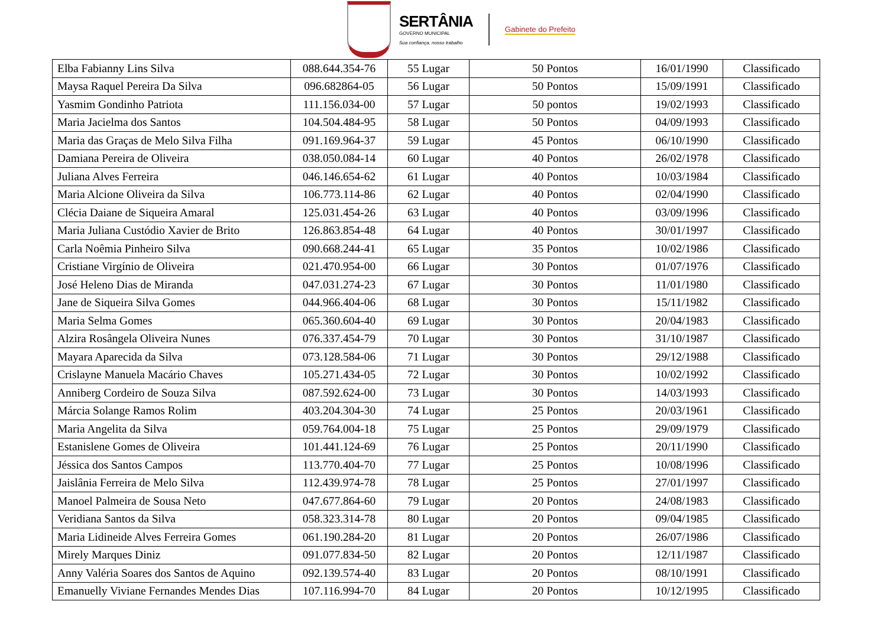SERTÂNIA
GOVERNO MUNICIPAL
Sua confiança, nosso trabalho
Gabinete do Prefeito
| Elba Fabianny Lins Silva | 088.644.354-76 | 55 Lugar | 50 Pontos | 16/01/1990 | Classificado |
| Maysa Raquel Pereira Da Silva | 096.682864-05 | 56 Lugar | 50 Pontos | 15/09/1991 | Classificado |
| Yasmim Gondinho Patriota | 111.156.034-00 | 57 Lugar | 50 pontos | 19/02/1993 | Classificado |
| Maria Jacielma dos Santos | 104.504.484-95 | 58 Lugar | 50 Pontos | 04/09/1993 | Classificado |
| Maria das Graças de Melo Silva Filha | 091.169.964-37 | 59 Lugar | 45 Pontos | 06/10/1990 | Classificado |
| Damiana Pereira de Oliveira | 038.050.084-14 | 60 Lugar | 40 Pontos | 26/02/1978 | Classificado |
| Juliana Alves Ferreira | 046.146.654-62 | 61 Lugar | 40 Pontos | 10/03/1984 | Classificado |
| Maria Alcione Oliveira da Silva | 106.773.114-86 | 62 Lugar | 40 Pontos | 02/04/1990 | Classificado |
| Clécia Daiane de Siqueira Amaral | 125.031.454-26 | 63 Lugar | 40 Pontos | 03/09/1996 | Classificado |
| Maria Juliana Custódio Xavier de Brito | 126.863.854-48 | 64 Lugar | 40 Pontos | 30/01/1997 | Classificado |
| Carla Noêmia Pinheiro Silva | 090.668.244-41 | 65 Lugar | 35 Pontos | 10/02/1986 | Classificado |
| Cristiane Virgínio de Oliveira | 021.470.954-00 | 66 Lugar | 30 Pontos | 01/07/1976 | Classificado |
| José Heleno Dias de Miranda | 047.031.274-23 | 67 Lugar | 30 Pontos | 11/01/1980 | Classificado |
| Jane de Siqueira Silva Gomes | 044.966.404-06 | 68 Lugar | 30 Pontos | 15/11/1982 | Classificado |
| Maria Selma Gomes | 065.360.604-40 | 69 Lugar | 30 Pontos | 20/04/1983 | Classificado |
| Alzira Rosângela Oliveira Nunes | 076.337.454-79 | 70 Lugar | 30 Pontos | 31/10/1987 | Classificado |
| Mayara Aparecida da Silva | 073.128.584-06 | 71 Lugar | 30 Pontos | 29/12/1988 | Classificado |
| Crislayne Manuela Macário Chaves | 105.271.434-05 | 72 Lugar | 30 Pontos | 10/02/1992 | Classificado |
| Anniberg Cordeiro de Souza Silva | 087.592.624-00 | 73 Lugar | 30 Pontos | 14/03/1993 | Classificado |
| Márcia Solange Ramos Rolim | 403.204.304-30 | 74 Lugar | 25 Pontos | 20/03/1961 | Classificado |
| Maria Angelita da Silva | 059.764.004-18 | 75 Lugar | 25 Pontos | 29/09/1979 | Classificado |
| Estanislene Gomes de Oliveira | 101.441.124-69 | 76 Lugar | 25 Pontos | 20/11/1990 | Classificado |
| Jéssica dos Santos Campos | 113.770.404-70 | 77 Lugar | 25 Pontos | 10/08/1996 | Classificado |
| Jaislânia Ferreira de Melo Silva | 112.439.974-78 | 78 Lugar | 25 Pontos | 27/01/1997 | Classificado |
| Manoel Palmeira de Sousa Neto | 047.677.864-60 | 79 Lugar | 20 Pontos | 24/08/1983 | Classificado |
| Veridiana Santos da Silva | 058.323.314-78 | 80 Lugar | 20 Pontos | 09/04/1985 | Classificado |
| Maria Lidineide Alves Ferreira Gomes | 061.190.284-20 | 81 Lugar | 20 Pontos | 26/07/1986 | Classificado |
| Mirely Marques Diniz | 091.077.834-50 | 82 Lugar | 20 Pontos | 12/11/1987 | Classificado |
| Anny Valéria Soares dos Santos de Aquino | 092.139.574-40 | 83 Lugar | 20 Pontos | 08/10/1991 | Classificado |
| Emanuelly Viviane Fernandes Mendes Dias | 107.116.994-70 | 84 Lugar | 20 Pontos | 10/12/1995 | Classificado |